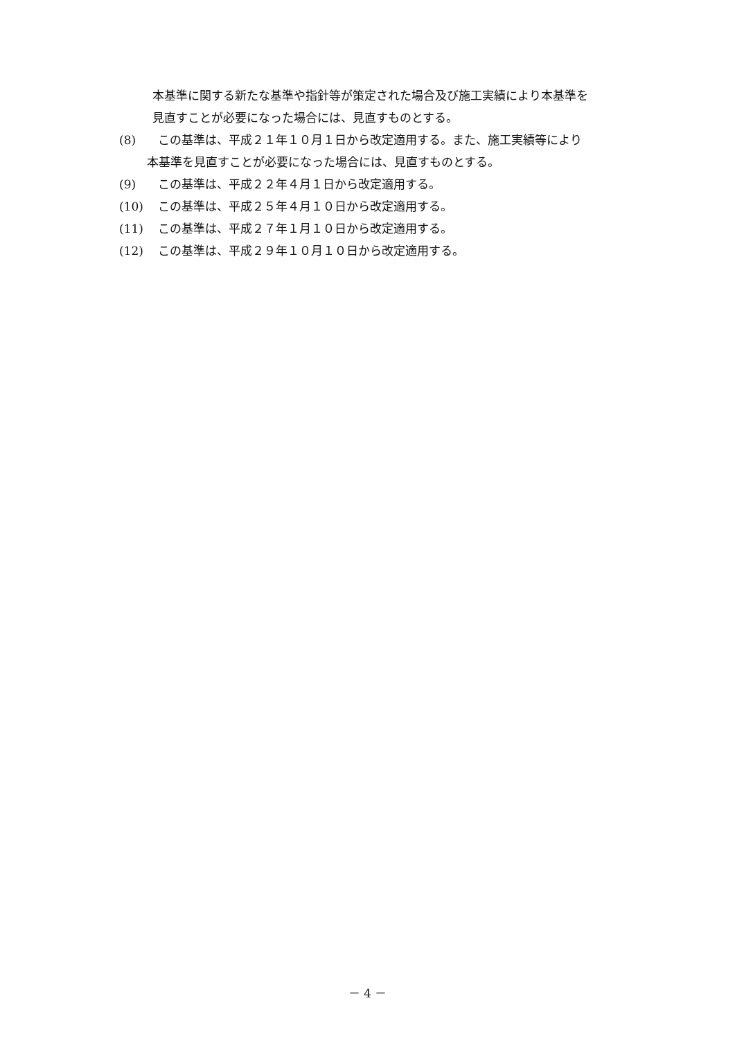本基準に関する新たな基準や指針等が策定された場合及び施工実績により本基準を
見直すことが必要になった場合には、見直すものとする。
(8) この基準は、平成２１年１０月１日から改定適用する。また、施工実績等により
本基準を見直すことが必要になった場合には、見直すものとする。
(9) この基準は、平成２２年４月１日から改定適用する。
(10) この基準は、平成２５年４月１０日から改定適用する。
(11) この基準は、平成２７年１月１０日から改定適用する。
(12) この基準は、平成２９年１０月１０日から改定適用する。
－ 4 －